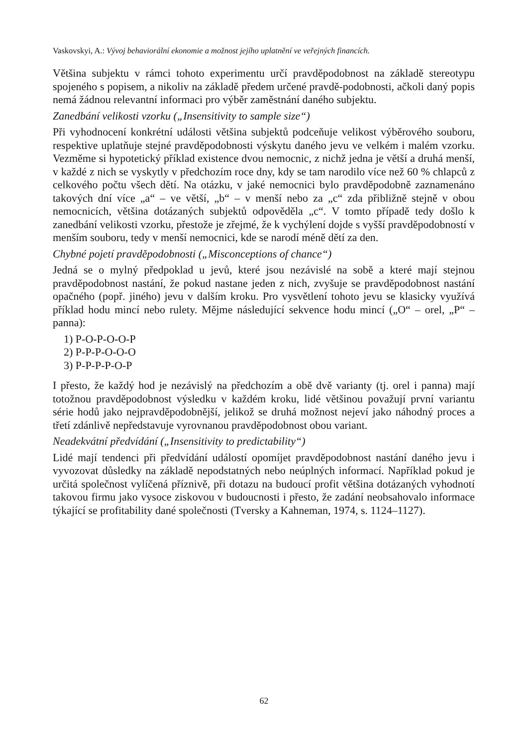Vaskovskyi, A.: Vývoj behaviorální ekonomie a možnost jejího uplatnění ve veřejných financích.
Většina subjektu v rámci tohoto experimentu určí pravděpodobnost na základě stereotypu spojeného s popisem, a nikoliv na základě předem určené pravdě-podobnosti, ačkoli daný popis nemá žádnou relevantní informaci pro výběr zaměstnání daného subjektu.
Zanedbání velikosti vzorku („Insensitivity to sample size“)
Při vyhodnocení konkrétní události většina subjektů podceňuje velikost výběrového souboru, respektive uplatňuje stejné pravděpodobnosti výskytu daného jevu ve velkém i malém vzorku. Vezměme si hypotetický příklad existence dvou nemocnic, z nichž jedna je větší a druhá menší, v každé z nich se vyskytly v předchozím roce dny, kdy se tam narodilo více než 60 % chlapců z celkového počtu všech dětí. Na otázku, v jaké nemocnici bylo pravděpodobně zaznamenáno takových dní více „a“ – ve větší, „b“ – v menší nebo za „c“ zda přibližně stejně v obou nemocnicích, většina dotázaných subjektů odpověděla „c“. V tomto případě tedy došlo k zanedbání velikosti vzorku, přestože je zřejmé, že k vychýlení dojde s vyšší pravděpodobností v menším souboru, tedy v menší nemocnici, kde se narodí méně dětí za den.
Chybné pojetí pravděpodobnosti („Misconceptions of chance“)
Jedná se o mylný předpoklad u jevů, které jsou nezávislé na sobě a které mají stejnou pravděpodobnost nastání, že pokud nastane jeden z nich, zvyšuje se pravděpodobnost nastání opačného (popř. jiného) jevu v dalším kroku. Pro vysvětlení tohoto jevu se klasicky využívá příklad hodu mincí nebo rulety. Mějme následující sekvence hodu mincí („O“ – orel, „P“ – panna):
1) P-O-P-O-O-P
2) P-P-P-O-O-O
3) P-P-P-P-O-P
I přesto, že každý hod je nezávislý na předchozím a obě dvě varianty (tj. orel i panna) mají totožnou pravděpodobnost výsledku v každém kroku, lidé většinou považují první variantu série hodů jako nejpravděpodobnější, jelikož se druhá možnost nejeví jako náhodný proces a třetí zdánlivě nepředstavuje vyrovnanou pravděpodobnost obou variant.
Neadekvátní předvídání („Insensitivity to predictability“)
Lidé mají tendenci při předvídání událostí opomíjet pravděpodobnost nastání daného jevu i vyvozovat důsledky na základě nepodstatných nebo neúplných informací. Například pokud je určitá společnost vylíčená příznivě, při dotazu na budoucí profit většina dotázaných vyhodnotí takovou firmu jako vysoce ziskovou v budoucnosti i přesto, že zadání neobsahovalo informace týkající se profitability dané společnosti (Tversky a Kahneman, 1974, s. 1124–1127).
62